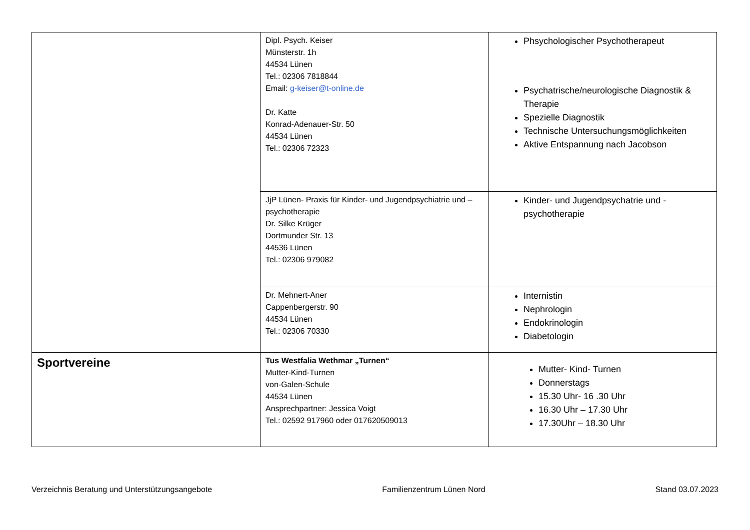| | Dipl. Psych. Keiser Münsterstr. 1h 44534 Lünen Tel.: 02306 7818844 Email: g-keiser@t-online.de Dr. Katte Konrad-Adenauer-Str. 50 44534 Lünen Tel.: 02306 72323 | Phsychologischer Psychotherapeut Psychatrische/neurologische Diagnostik & Therapie Spezielle Diagnostik Technische Untersuchungsmöglichkeiten Aktive Entspannung nach Jacobson |
| | JjP Lünen- Praxis für Kinder- und Jugendpsychiatrie und – psychotherapie Dr. Silke Krüger Dortmunder Str. 13 44536 Lünen Tel.: 02306 979082 | Kinder- und Jugendpsychatrie und -psychotherapie |
| | Dr. Mehnert-Aner Cappenbergerstr. 90 44534 Lünen Tel.: 02306 70330 | Internistin Nephrologin Endokrinologin Diabetologin |
| Sportvereine | Tus Westfalia Wethmar „Turnen“ Mutter-Kind-Turnen von-Galen-Schule 44534 Lünen Ansprechpartner: Jessica Voigt Tel.: 02592 917960 oder 017620509013 | Mutter- Kind- Turnen Donnerstags 15.30 Uhr- 16 .30 Uhr 16.30 Uhr – 17.30 Uhr 17.30Uhr – 18.30 Uhr |
Verzeichnis Beratung und Unterstützungsangebote Familienzentrum Lünen Nord Stand 03.07.2023